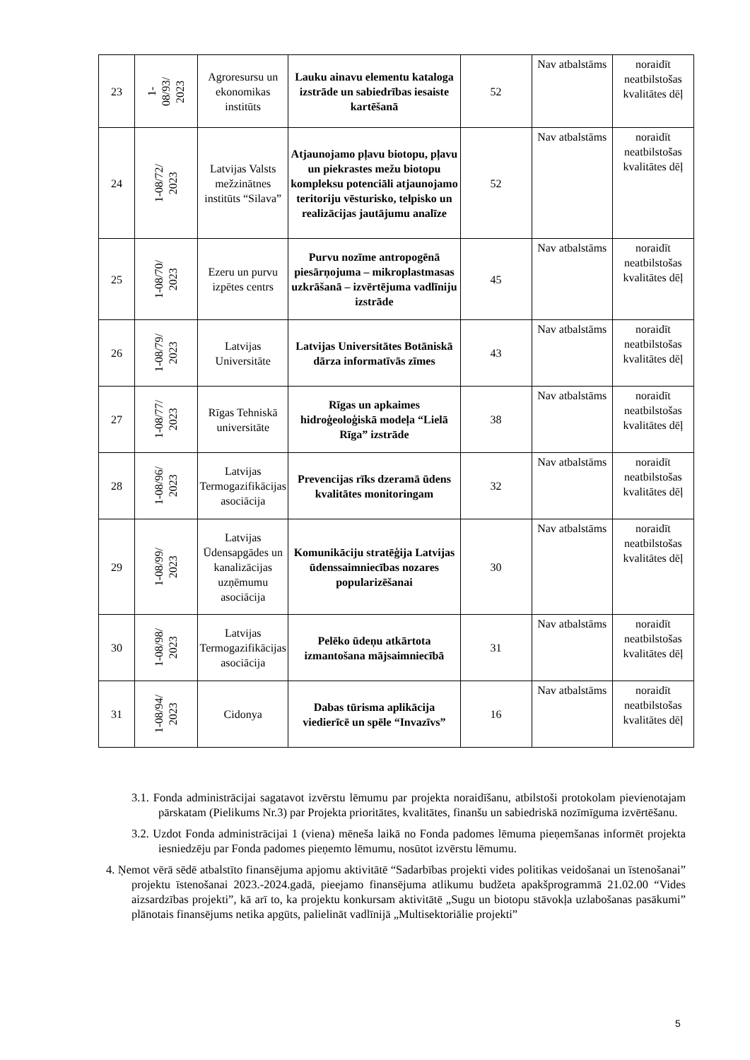| 23 | 1- 08/93/ 2023 | Agroresursu un ekonomikas institūts | Lauku ainavu elementu kataloga izstrāde un sabiedrības iesaiste kartēšanā | 52 | Nav atbalstāms | noraidīt neatbilstošas kvalitātes dēļ |
| 24 | 1-08/72/ 2023 | Latvijas Valsts mežzinātnes institūts “Silava” | Atjaunojamo pļavu biotopu, pļavu un piekrastes mežu biotopu kompleksu potenciāli atjaunojamo teritoriju vēsturisko, telpisko un realizācijas jautājumu analīze | 52 | Nav atbalstāms | noraidīt neatbilstošas kvalitātes dēļ |
| 25 | 1-08/70/ 2023 | Ezeru un purvu izpētes centrs | Purvu nozīme antropogēnā piesārņojuma – mikroplastmasas uzkrāšanā – izvērtējuma vadlīniju izstrāde | 45 | Nav atbalstāms | noraidīt neatbilstošas kvalitātes dēļ |
| 26 | 1-08/79/ 2023 | Latvijas Universitāte | Latvijas Universitātes Botāniskā dārza informatīvās zīmes | 43 | Nav atbalstāms | noraidīt neatbilstošas kvalitātes dēļ |
| 27 | 1-08/77/ 2023 | Rīgas Tehniskā universitāte | Rīgas un apkaimes hidroģeoloģiskā modeļa “Lielā Rīga” izstrāde | 38 | Nav atbalstāms | noraidīt neatbilstošas kvalitātes dēļ |
| 28 | 1-08/96/ 2023 | Latvijas Termogazifikācijas asociācija | Prevencijas rīks dzeramā ūdens kvalitātes monitoringam | 32 | Nav atbalstāms | noraidīt neatbilstošas kvalitātes dēļ |
| 29 | 1-08/99/ 2023 | Latvijas Ūdensapgādes un kanalizācijas uzņēmumu asociācija | Komunikāciju stratēģija Latvijas ūdenssaimniecības nozares popularizēšanai | 30 | Nav atbalstāms | noraidīt neatbilstošas kvalitātes dēļ |
| 30 | 1-08/98/ 2023 | Latvijas Termogazifikācijas asociācija | Pelēko ūdeņu atkārtota izmantošana mājsaimniecībā | 31 | Nav atbalstāms | noraidīt neatbilstošas kvalitātes dēļ |
| 31 | 1-08/94/ 2023 | Cidonya | Dabas tūrisma aplikācija viedierīcē un spēle “Invazīvs” | 16 | Nav atbalstāms | noraidīt neatbilstošas kvalitātes dēļ |
3.1. Fonda administrācijai sagatavot izvērstu lēmumu par projekta noraidīšanu, atbilstoši protokolam pievienotajam pārskatam (Pielikums Nr.3) par Projekta prioritātes, kvalitātes, finanšu un sabiedriskā nozīmīguma izvērtēšanu.
3.2. Uzdot Fonda administrācijai 1 (viena) mēneša laikā no Fonda padomes lēmuma pieņemšanas informēt projekta iesniedzēju par Fonda padomes pieņemto lēmumu, nosūtot izvērstu lēmumu.
4. Ņemot vērā sēdē atbalstīto finansējuma apjomu aktivitātē “Sadarbības projekti vides politikas veidošanai un īstenošanai” projektu īstenošanai 2023.-2024.gadā, pieejamo finansējuma atlikumu budžeta apakšprogrammā 21.02.00 “Vides aizsardzības projekti”, kā arī to, ka projektu konkursam aktivitātē „Sugu un biotopu stāvokļa uzlabošanas pasākumi” plānotais finansējums netika apgūts, palielināt vadlīnijā „Multisektoriālie projekti”
5